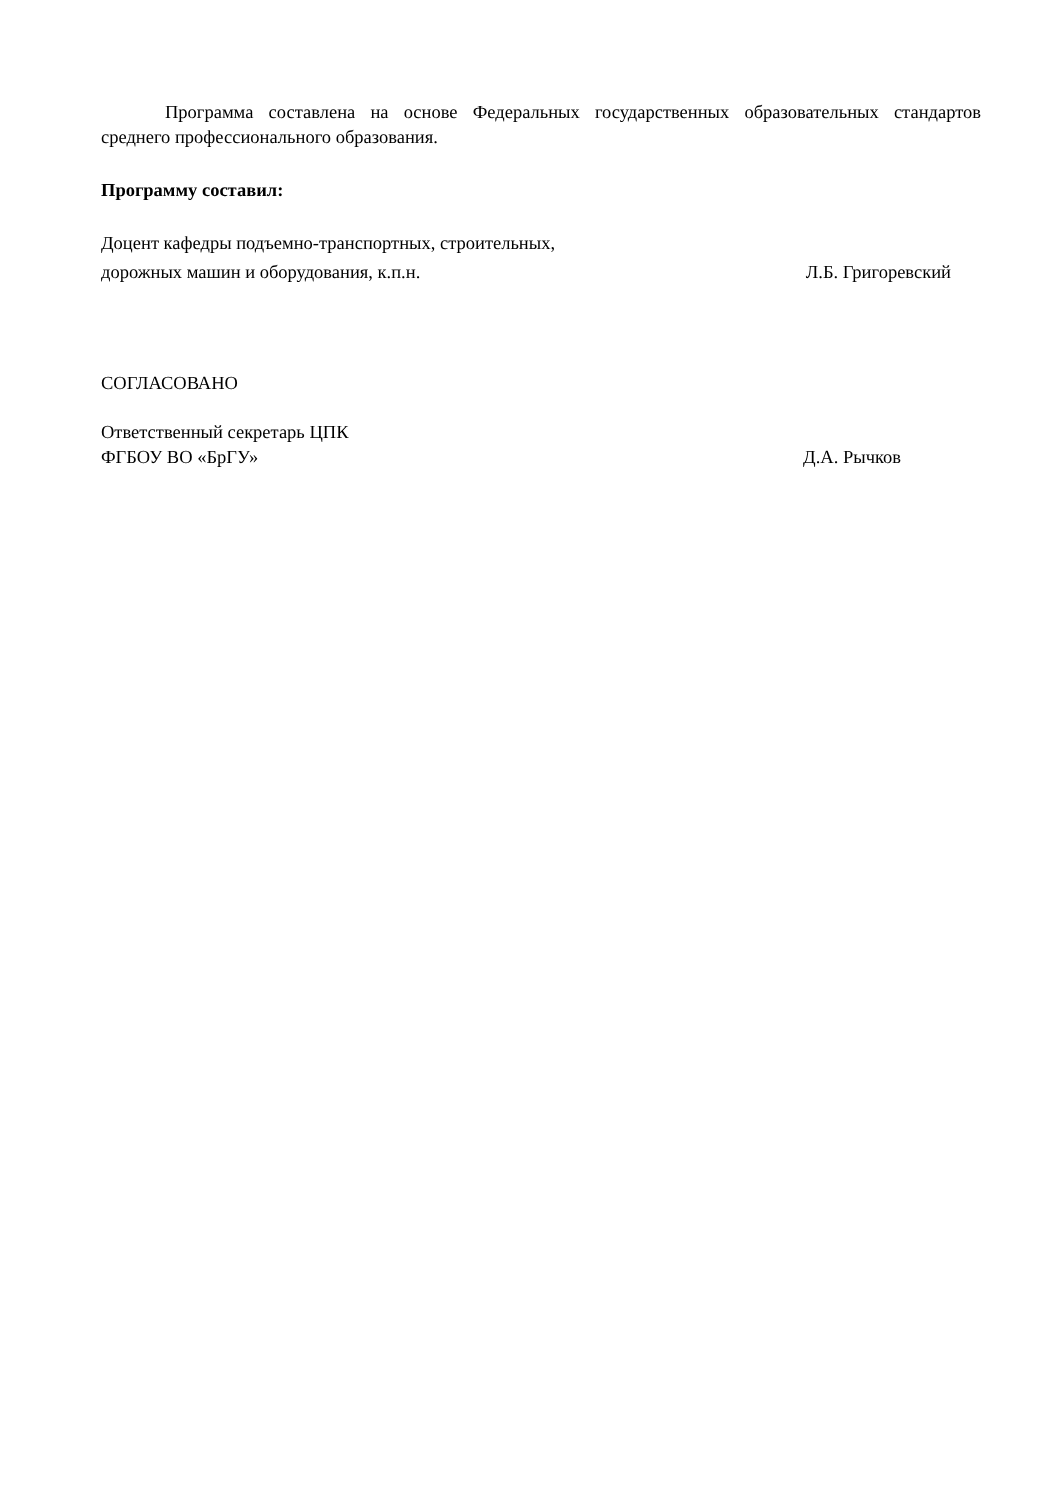Программа составлена на основе Федеральных государственных образовательных стандартов среднего профессионального образования.
Программу составил:
Доцент кафедры подъемно-транспортных, строительных,
дорожных машин и оборудования, к.п.н. Л.Б. Григоревский
СОГЛАСОВАНО
Ответственный секретарь ЦПК
ФГБОУ ВО «БрГУ» Д.А. Рычков